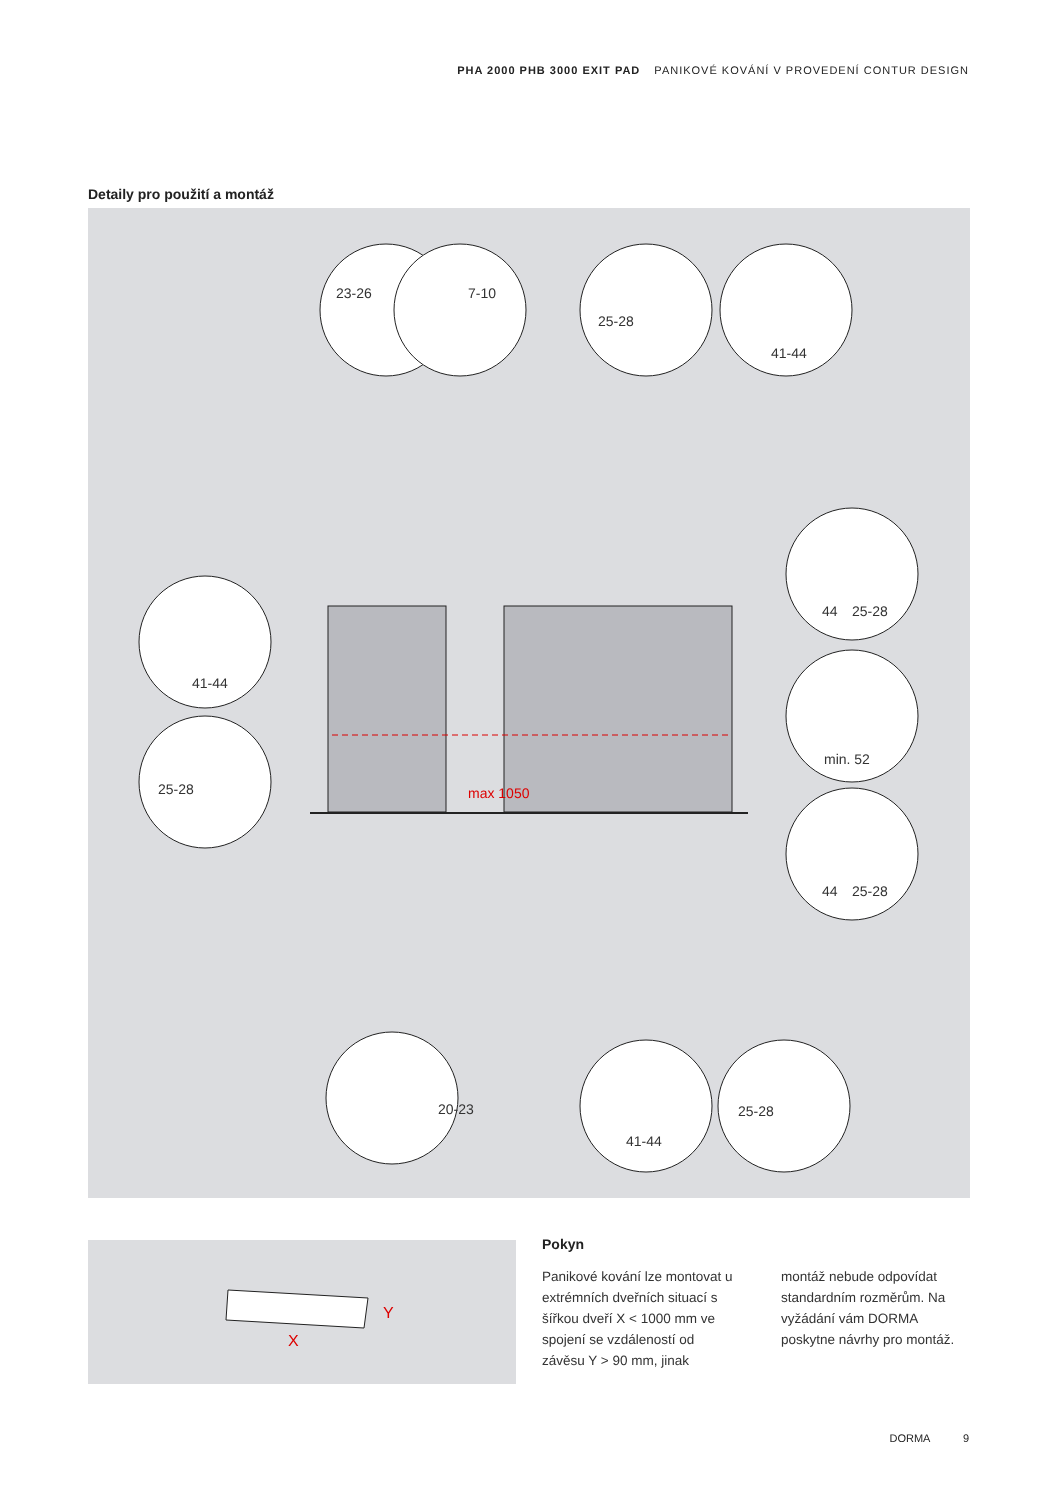PHA 2000 PHB 3000 EXIT PAD PANIKOVÉ KOVÁNÍ V PROVEDENÍ CONTUR DESIGN
Detaily pro použití a montáž
25-28
41-44
41-44
25-28
44
25-28
min. 52
44
25-28
41-44
25-28
23-26
7-10
20-23
max 1050
X
Y
Pokyn
Panikové kování lze montovat u extrémních dveřních situací s šířkou dveří X < 1000 mm ve spojení se vzdáleností od závěsu Y > 90 mm, jinak
montáž nebude odpovídat standardním rozměrům. Na vyžádání vám DORMA poskytne návrhy pro montáž.
DORMA 9